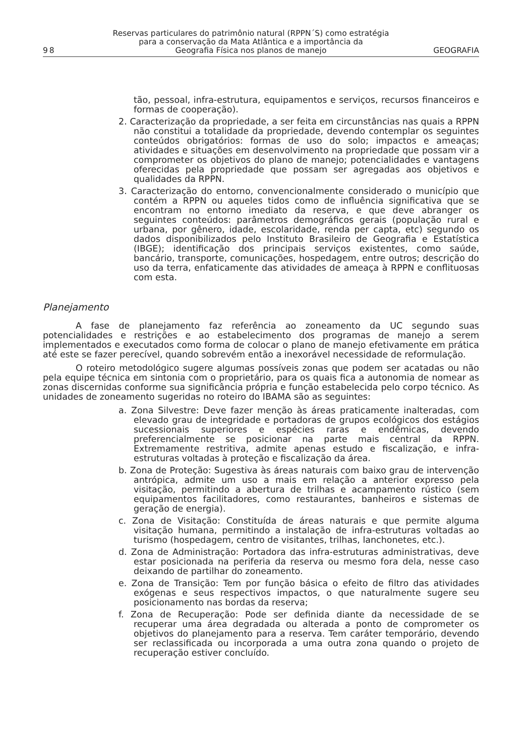98
Reservas particulares do patrimônio natural (RPPN´S) como estratégia
para a conservação da Mata Atlântica e a importância da
Geografia Física nos planos de manejo
GEOGRAFIA
tão, pessoal, infra-estrutura, equipamentos e serviços, recursos financeiros e formas de cooperação).
2. Caracterização da propriedade, a ser feita em circunstâncias nas quais a RPPN não constitui a totalidade da propriedade, devendo contemplar os seguintes conteúdos obrigatórios: formas de uso do solo; impactos e ameaças; atividades e situações em desenvolvimento na propriedade que possam vir a comprometer os objetivos do plano de manejo; potencialidades e vantagens oferecidas pela propriedade que possam ser agregadas aos objetivos e qualidades da RPPN.
3. Caracterização do entorno, convencionalmente considerado o município que contém a RPPN ou aqueles tidos como de influência significativa que se encontram no entorno imediato da reserva, e que deve abranger os seguintes conteúdos: parâmetros demográficos gerais (população rural e urbana, por gênero, idade, escolaridade, renda per capta, etc) segundo os dados disponibilizados pelo Instituto Brasileiro de Geografia e Estatística (IBGE); identificação dos principais serviços existentes, como saúde, bancário, transporte, comunicações, hospedagem, entre outros; descrição do uso da terra, enfaticamente das atividades de ameaça à RPPN e conflituosas com esta.
Planejamento
A fase de planejamento faz referência ao zoneamento da UC segundo suas potencialidades e restrições e ao estabelecimento dos programas de manejo a serem implementados e executados como forma de colocar o plano de manejo efetivamente em prática até este se fazer perecível, quando sobrevém então a inexorável necessidade de reformulação.
O roteiro metodológico sugere algumas possíveis zonas que podem ser acatadas ou não pela equipe técnica em sintonia com o proprietário, para os quais fica a autonomia de nomear as zonas discernidas conforme sua significância própria e função estabelecida pelo corpo técnico. As unidades de zoneamento sugeridas no roteiro do IBAMA são as seguintes:
a. Zona Silvestre: Deve fazer menção às áreas praticamente inalteradas, com elevado grau de integridade e portadoras de grupos ecológicos dos estágios sucessionais superiores e espécies raras e endêmicas, devendo preferencialmente se posicionar na parte mais central da RPPN. Extremamente restritiva, admite apenas estudo e fiscalização, e infra-estruturas voltadas à proteção e fiscalização da área.
b. Zona de Proteção: Sugestiva às áreas naturais com baixo grau de intervenção antrópica, admite um uso a mais em relação a anterior expresso pela visitação, permitindo a abertura de trilhas e acampamento rústico (sem equipamentos facilitadores, como restaurantes, banheiros e sistemas de geração de energia).
c. Zona de Visitação: Constituída de áreas naturais e que permite alguma visitação humana, permitindo a instalação de infra-estruturas voltadas ao turismo (hospedagem, centro de visitantes, trilhas, lanchonetes, etc.).
d. Zona de Administração: Portadora das infra-estruturas administrativas, deve estar posicionada na periferia da reserva ou mesmo fora dela, nesse caso deixando de partilhar do zoneamento.
e. Zona de Transição: Tem por função básica o efeito de filtro das atividades exógenas e seus respectivos impactos, o que naturalmente sugere seu posicionamento nas bordas da reserva;
f. Zona de Recuperação: Pode ser definida diante da necessidade de se recuperar uma área degradada ou alterada a ponto de comprometer os objetivos do planejamento para a reserva. Tem caráter temporário, devendo ser reclassificada ou incorporada a uma outra zona quando o projeto de recuperação estiver concluído.